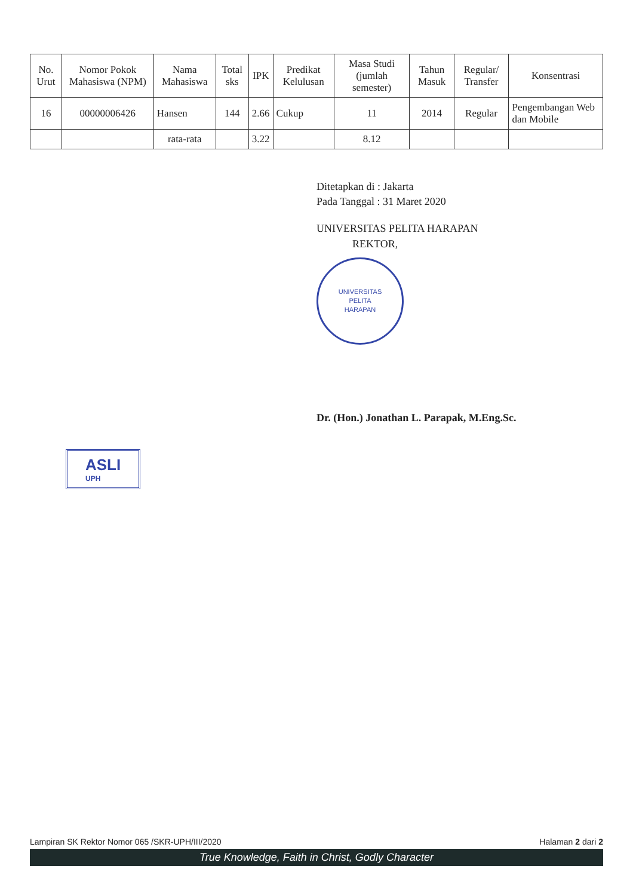| No. Urut | Nomor Pokok Mahasiswa (NPM) | Nama Mahasiswa | Total sks | IPK | Predikat Kelulusan | Masa Studi (jumlah semester) | Tahun Masuk | Regular/ Transfer | Konsentrasi |
| --- | --- | --- | --- | --- | --- | --- | --- | --- | --- |
| 16 | 00000006426 | Hansen | 144 | 2.66 | Cukup | 11 | 2014 | Regular | Pengembangan Web dan Mobile |
| | | rata-rata | | 3.22 | | 8.12 | | | |
Ditetapkan di : Jakarta
Pada Tanggal : 31 Maret 2020
UNIVERSITAS PELITA HARAPAN
REKTOR,
UNIVERSITAS
PELITA
HARAPAN
Dr. (Hon.) Jonathan L. Parapak, M.Eng.Sc.
ASLI UPH
Lampiran SK Rektor Nomor 065 /SKR-UPH/III/2020 Halaman 2 dari 2
True Knowledge, Faith in Christ, Godly Character